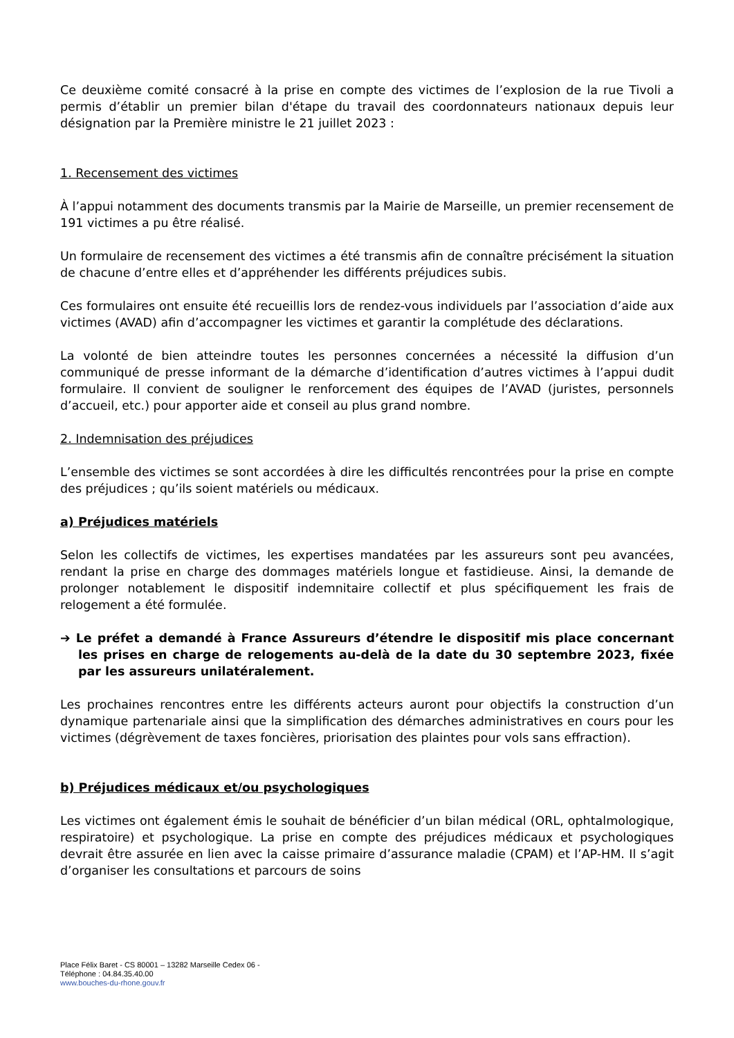Ce deuxième comité consacré à la prise en compte des victimes de l’explosion de la rue Tivoli a permis d’établir un premier bilan d'étape du travail des coordonnateurs nationaux depuis leur désignation par la Première ministre le 21 juillet 2023 :
1. Recensement des victimes
À l’appui notamment des documents transmis par la Mairie de Marseille, un premier recensement de 191 victimes a pu être réalisé.
Un formulaire de recensement des victimes a été transmis afin de connaître précisément la situation de chacune d’entre elles et d’appréhender les différents préjudices subis.
Ces formulaires ont ensuite été recueillis lors de rendez-vous individuels par l’association d’aide aux victimes (AVAD) afin d’accompagner les victimes et garantir la complétude des déclarations.
La volonté de bien atteindre toutes les personnes concernées a nécessité la diffusion d’un communiqué de presse informant de la démarche d’identification d’autres victimes à l’appui dudit formulaire. Il convient de souligner le renforcement des équipes de l’AVAD (juristes, personnels d’accueil, etc.) pour apporter aide et conseil au plus grand nombre.
2. Indemnisation des préjudices
L’ensemble des victimes se sont accordées à dire les difficultés rencontrées pour la prise en compte des préjudices ; qu’ils soient matériels ou médicaux.
a) Préjudices matériels
Selon les collectifs de victimes, les expertises mandatées par les assureurs sont peu avancées, rendant la prise en charge des dommages matériels longue et fastidieuse. Ainsi, la demande de prolonger notablement le dispositif indemnitaire collectif et plus spécifiquement les frais de relogement a été formulée.
➔ Le préfet a demandé à France Assureurs d’étendre le dispositif mis place concernant les prises en charge de relogements au-delà de la date du 30 septembre 2023, fixée par les assureurs unilatéralement.
Les prochaines rencontres entre les différents acteurs auront pour objectifs la construction d’un dynamique partenariale ainsi que la simplification des démarches administratives en cours pour les victimes (dégrèvement de taxes foncières, priorisation des plaintes pour vols sans effraction).
b) Préjudices médicaux et/ou psychologiques
Les victimes ont également émis le souhait de bénéficier d’un bilan médical (ORL, ophtalmologique, respiratoire) et psychologique. La prise en compte des préjudices médicaux et psychologiques devrait être assurée en lien avec la caisse primaire d’assurance maladie (CPAM) et l’AP-HM. Il s’agit d’organiser les consultations et parcours de soins
Place Félix Baret - CS 80001 – 13282 Marseille Cedex 06 -
Téléphone : 04.84.35.40.00
www.bouches-du-rhone.gouv.fr